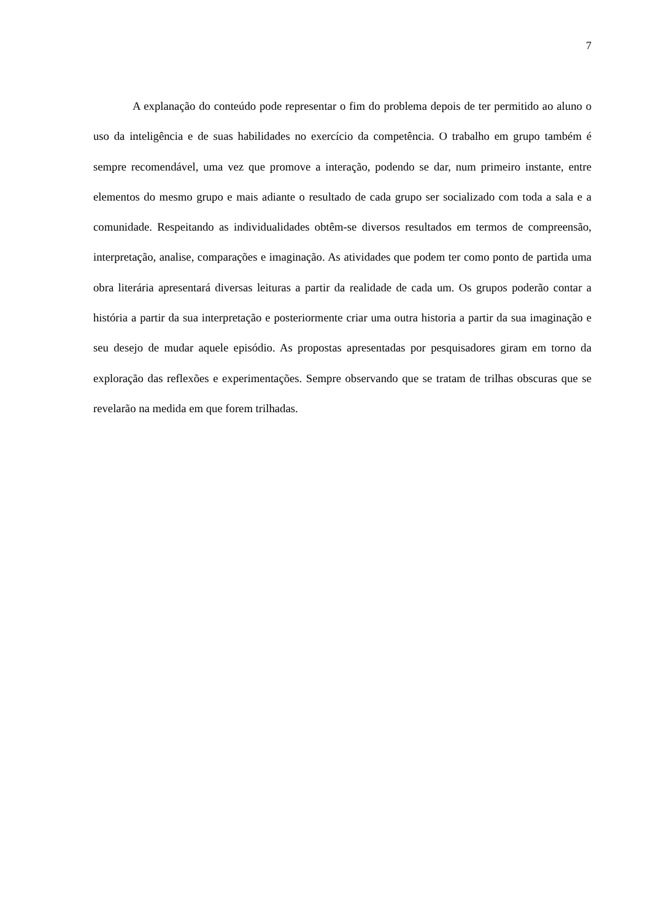7
A explanação do conteúdo pode representar o fim do problema depois de ter permitido ao aluno o uso da inteligência e de suas habilidades no exercício da competência. O trabalho em grupo também é sempre recomendável, uma vez que promove a interação, podendo se dar, num primeiro instante, entre elementos do mesmo grupo e mais adiante o resultado de cada grupo ser socializado com toda a sala e a comunidade. Respeitando as individualidades obtêm-se diversos resultados em termos de compreensão, interpretação, analise, comparações e imaginação. As atividades que podem ter como ponto de partida uma obra literária apresentará diversas leituras a partir da realidade de cada um. Os grupos poderão contar a história a partir da sua interpretação e posteriormente criar uma outra historia a partir da sua imaginação e seu desejo de mudar aquele episódio. As propostas apresentadas por pesquisadores giram em torno da exploração das reflexões e experimentações. Sempre observando que se tratam de trilhas obscuras que se revelarão na medida em que forem trilhadas.